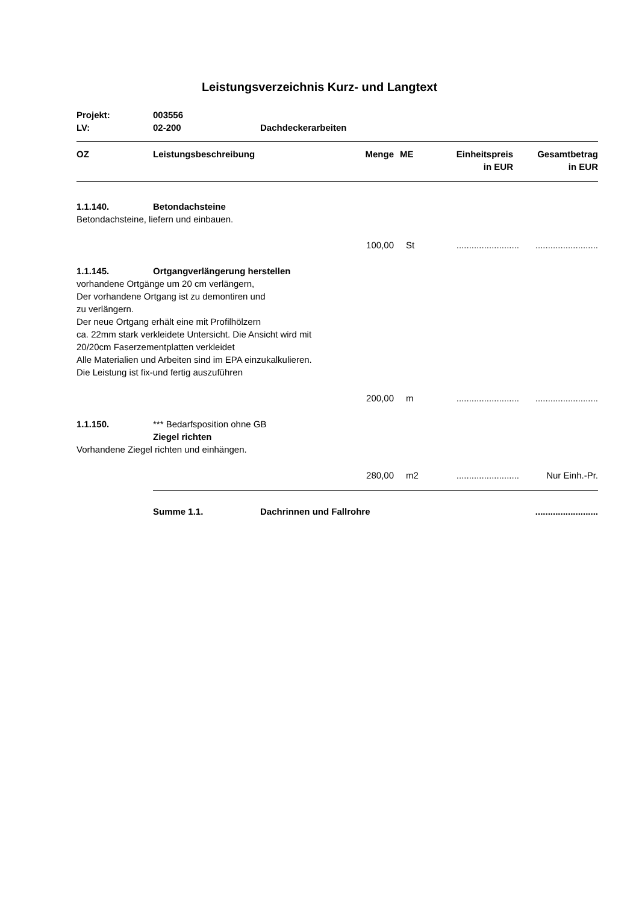Leistungsverzeichnis Kurz- und Langtext
| Projekt: | 003556 | |
| LV: | 02-200 | Dachdeckerarbeiten |
| OZ | Leistungsbeschreibung | Menge | ME | Einheitspreis in EUR | Gesamtbetrag in EUR |
| 1.1.140. | Betondachsteine | | | | |
| Betondachsteine, liefern und einbauen. | | | | | |
| | | 100,00 | St | ......................... | ......................... |
| 1.1.145. | Ortgangverlängerung herstellen | | | | |
| vorhandene Ortgänge um 20 cm verlängern, Der vorhandene Ortgang ist zu demontiren und zu verlängern. Der neue Ortgang erhält eine mit Profilhölzern ca. 22mm stark verkleidete Untersicht. Die Ansicht wird mit 20/20cm Faserzementplatten verkleidet Alle Materialien und Arbeiten sind im EPA einzukalkulieren. Die Leistung ist fix-und fertig auszuführen | | | | | |
| | | 200,00 | m | ......................... | ......................... |
| 1.1.150. | *** Bedarfsposition ohne GB | | | | |
| | Ziegel richten | | | | |
| Vorhandene Ziegel richten und einhängen. | | | | | |
| | | 280,00 | m2 | ......................... | Nur Einh.-Pr. |
| Summe 1.1. | Dachrinnen und Fallrohre | ......................... |